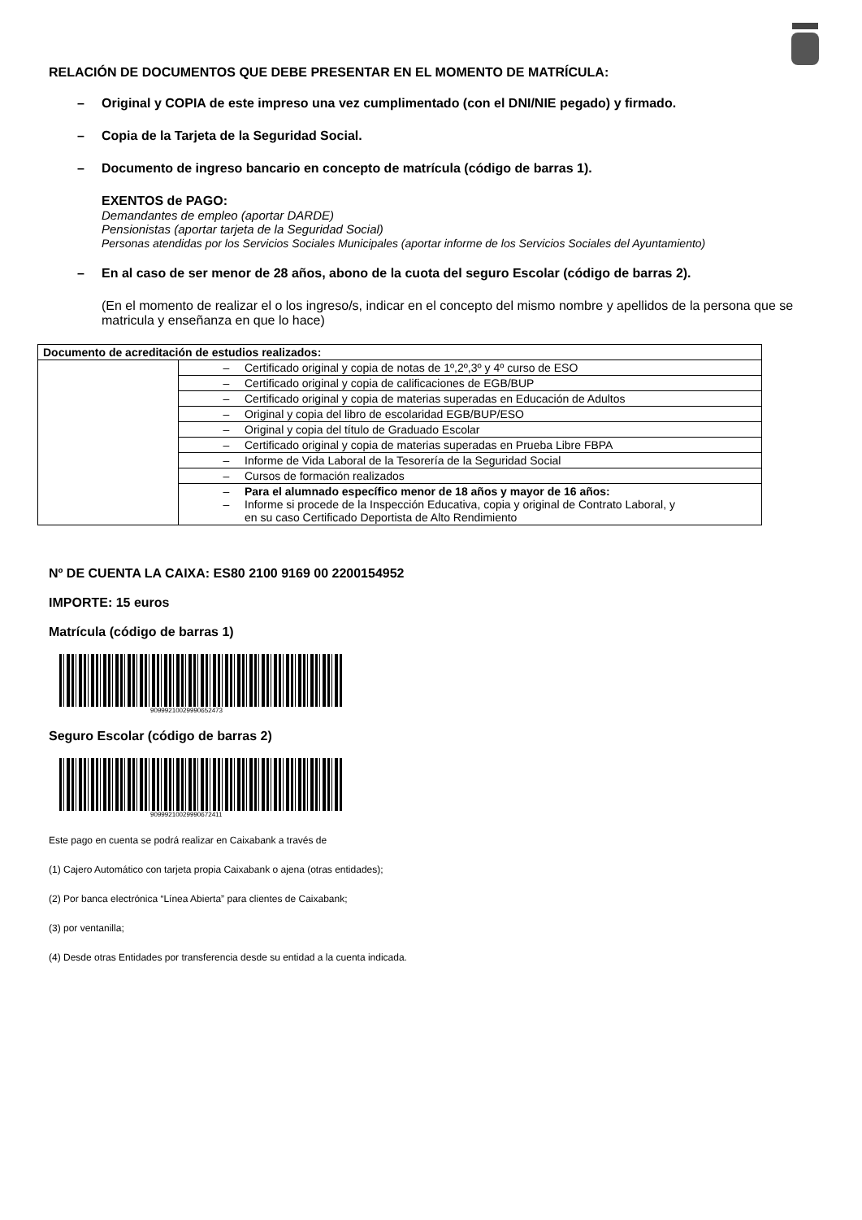RELACIÓN DE DOCUMENTOS QUE DEBE PRESENTAR EN EL MOMENTO DE MATRÍCULA:
– Original y COPIA de este impreso una vez cumplimentado (con el DNI/NIE pegado) y firmado.
– Copia de la Tarjeta de la Seguridad Social.
– Documento de ingreso bancario en concepto de matrícula (código de barras 1).
EXENTOS de PAGO:
Demandantes de empleo (aportar DARDE)
Pensionistas (aportar tarjeta de la Seguridad Social)
Personas atendidas por los Servicios Sociales Municipales (aportar informe de los Servicios Sociales del Ayuntamiento)
– En al caso de ser menor de 28 años, abono de la cuota del seguro Escolar (código de barras 2).
(En el momento de realizar el o los ingreso/s, indicar en el concepto del mismo nombre y apellidos de la persona que se matricula y enseñanza en que lo hace)
| Documento de acreditación de estudios realizados: | |
| | – Certificado original y copia de notas de 1º,2º,3º y 4º curso de ESO |
| | – Certificado original y copia de calificaciones de EGB/BUP |
| | – Certificado original y copia de materias superadas en Educación de Adultos |
| | – Original y copia del libro de escolaridad EGB/BUP/ESO |
| | – Original y copia del título de Graduado Escolar |
| | – Certificado original y copia de materias superadas en Prueba Libre FBPA |
| | – Informe de Vida Laboral de la Tesorería de la Seguridad Social |
| | – Cursos de formación realizados |
| | – Para el alumnado específico menor de 18 años y mayor de 16 años: – Informe si procede de la Inspección Educativa, copia y original de Contrato Laboral, y en su caso Certificado Deportista de Alto Rendimiento |
Nº DE CUENTA LA CAIXA: ES80 2100 9169 00 2200154952
IMPORTE: 15 euros
Matrícula (código de barras 1)
90999210029990652473
Seguro Escolar (código de barras 2)
90999210029990672411
Este pago en cuenta se podrá realizar en Caixabank a través de
(1) Cajero Automático con tarjeta propia Caixabank o ajena (otras entidades);
(2) Por banca electrónica “Línea Abierta” para clientes de Caixabank;
(3) por ventanilla;
(4) Desde otras Entidades por transferencia desde su entidad a la cuenta indicada.